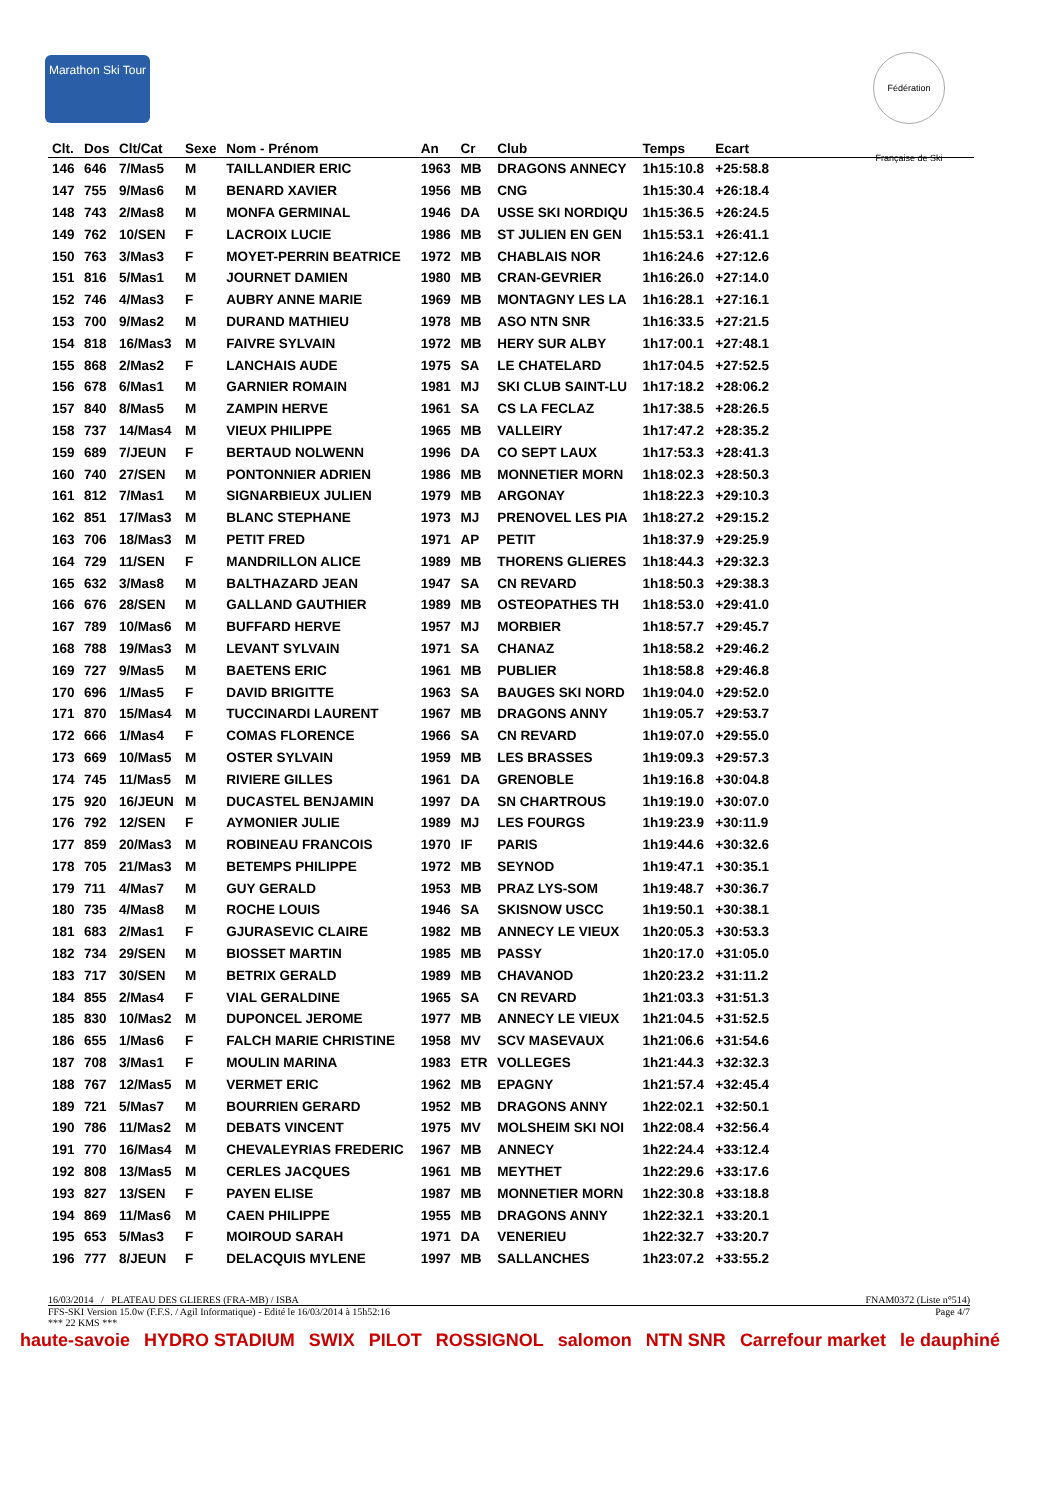Marathon Ski Tour
Fédération Française de Ski
| Clt. | Dos | Clt/Cat | Sexe | Nom - Prénom | An | Cr | Club | Temps | Ecart | |
| --- | --- | --- | --- | --- | --- | --- | --- | --- | --- | --- |
| 146 | 646 | 7/Mas5 | M | TAILLANDIER ERIC | 1963 | MB | DRAGONS ANNECY | 1h15:10.8 | +25:58.8 | |
| 147 | 755 | 9/Mas6 | M | BENARD XAVIER | 1956 | MB | CNG | 1h15:30.4 | +26:18.4 | |
| 148 | 743 | 2/Mas8 | M | MONFA GERMINAL | 1946 | DA | USSE SKI NORDIQU | 1h15:36.5 | +26:24.5 | |
| 149 | 762 | 10/SEN | F | LACROIX LUCIE | 1986 | MB | ST JULIEN EN GEN | 1h15:53.1 | +26:41.1 | |
| 150 | 763 | 3/Mas3 | F | MOYET-PERRIN BEATRICE | 1972 | MB | CHABLAIS NOR | 1h16:24.6 | +27:12.6 | |
| 151 | 816 | 5/Mas1 | M | JOURNET DAMIEN | 1980 | MB | CRAN-GEVRIER | 1h16:26.0 | +27:14.0 | |
| 152 | 746 | 4/Mas3 | F | AUBRY ANNE MARIE | 1969 | MB | MONTAGNY LES LA | 1h16:28.1 | +27:16.1 | |
| 153 | 700 | 9/Mas2 | M | DURAND MATHIEU | 1978 | MB | ASO NTN SNR | 1h16:33.5 | +27:21.5 | |
| 154 | 818 | 16/Mas3 | M | FAIVRE SYLVAIN | 1972 | MB | HERY SUR ALBY | 1h17:00.1 | +27:48.1 | |
| 155 | 868 | 2/Mas2 | F | LANCHAIS AUDE | 1975 | SA | LE CHATELARD | 1h17:04.5 | +27:52.5 | |
| 156 | 678 | 6/Mas1 | M | GARNIER ROMAIN | 1981 | MJ | SKI CLUB SAINT-LU | 1h17:18.2 | +28:06.2 | |
| 157 | 840 | 8/Mas5 | M | ZAMPIN HERVE | 1961 | SA | CS LA FECLAZ | 1h17:38.5 | +28:26.5 | |
| 158 | 737 | 14/Mas4 | M | VIEUX PHILIPPE | 1965 | MB | VALLEIRY | 1h17:47.2 | +28:35.2 | |
| 159 | 689 | 7/JEUN | F | BERTAUD NOLWENN | 1996 | DA | CO SEPT LAUX | 1h17:53.3 | +28:41.3 | |
| 160 | 740 | 27/SEN | M | PONTONNIER ADRIEN | 1986 | MB | MONNETIER MORN | 1h18:02.3 | +28:50.3 | |
| 161 | 812 | 7/Mas1 | M | SIGNARBIEUX JULIEN | 1979 | MB | ARGONAY | 1h18:22.3 | +29:10.3 | |
| 162 | 851 | 17/Mas3 | M | BLANC STEPHANE | 1973 | MJ | PRENOVEL LES PIA | 1h18:27.2 | +29:15.2 | |
| 163 | 706 | 18/Mas3 | M | PETIT FRED | 1971 | AP | PETIT | 1h18:37.9 | +29:25.9 | |
| 164 | 729 | 11/SEN | F | MANDRILLON ALICE | 1989 | MB | THORENS GLIERES | 1h18:44.3 | +29:32.3 | |
| 165 | 632 | 3/Mas8 | M | BALTHAZARD JEAN | 1947 | SA | CN REVARD | 1h18:50.3 | +29:38.3 | |
| 166 | 676 | 28/SEN | M | GALLAND GAUTHIER | 1989 | MB | OSTEOPATHES TH | 1h18:53.0 | +29:41.0 | |
| 167 | 789 | 10/Mas6 | M | BUFFARD HERVE | 1957 | MJ | MORBIER | 1h18:57.7 | +29:45.7 | |
| 168 | 788 | 19/Mas3 | M | LEVANT SYLVAIN | 1971 | SA | CHANAZ | 1h18:58.2 | +29:46.2 | |
| 169 | 727 | 9/Mas5 | M | BAETENS ERIC | 1961 | MB | PUBLIER | 1h18:58.8 | +29:46.8 | |
| 170 | 696 | 1/Mas5 | F | DAVID BRIGITTE | 1963 | SA | BAUGES SKI NORD | 1h19:04.0 | +29:52.0 | |
| 171 | 870 | 15/Mas4 | M | TUCCINARDI LAURENT | 1967 | MB | DRAGONS ANNY | 1h19:05.7 | +29:53.7 | |
| 172 | 666 | 1/Mas4 | F | COMAS FLORENCE | 1966 | SA | CN REVARD | 1h19:07.0 | +29:55.0 | |
| 173 | 669 | 10/Mas5 | M | OSTER SYLVAIN | 1959 | MB | LES BRASSES | 1h19:09.3 | +29:57.3 | |
| 174 | 745 | 11/Mas5 | M | RIVIERE GILLES | 1961 | DA | GRENOBLE | 1h19:16.8 | +30:04.8 | |
| 175 | 920 | 16/JEUN | M | DUCASTEL BENJAMIN | 1997 | DA | SN CHARTROUS | 1h19:19.0 | +30:07.0 | |
| 176 | 792 | 12/SEN | F | AYMONIER JULIE | 1989 | MJ | LES FOURGS | 1h19:23.9 | +30:11.9 | |
| 177 | 859 | 20/Mas3 | M | ROBINEAU FRANCOIS | 1970 | IF | PARIS | 1h19:44.6 | +30:32.6 | |
| 178 | 705 | 21/Mas3 | M | BETEMPS PHILIPPE | 1972 | MB | SEYNOD | 1h19:47.1 | +30:35.1 | |
| 179 | 711 | 4/Mas7 | M | GUY GERALD | 1953 | MB | PRAZ LYS-SOM | 1h19:48.7 | +30:36.7 | |
| 180 | 735 | 4/Mas8 | M | ROCHE LOUIS | 1946 | SA | SKISNOW USCC | 1h19:50.1 | +30:38.1 | |
| 181 | 683 | 2/Mas1 | F | GJURASEVIC CLAIRE | 1982 | MB | ANNECY LE VIEUX | 1h20:05.3 | +30:53.3 | |
| 182 | 734 | 29/SEN | M | BIOSSET MARTIN | 1985 | MB | PASSY | 1h20:17.0 | +31:05.0 | |
| 183 | 717 | 30/SEN | M | BETRIX GERALD | 1989 | MB | CHAVANOD | 1h20:23.2 | +31:11.2 | |
| 184 | 855 | 2/Mas4 | F | VIAL GERALDINE | 1965 | SA | CN REVARD | 1h21:03.3 | +31:51.3 | |
| 185 | 830 | 10/Mas2 | M | DUPONCEL JEROME | 1977 | MB | ANNECY LE VIEUX | 1h21:04.5 | +31:52.5 | |
| 186 | 655 | 1/Mas6 | F | FALCH MARIE CHRISTINE | 1958 | MV | SCV MASEVAUX | 1h21:06.6 | +31:54.6 | |
| 187 | 708 | 3/Mas1 | F | MOULIN MARINA | 1983 | ETR | VOLLEGES | 1h21:44.3 | +32:32.3 | |
| 188 | 767 | 12/Mas5 | M | VERMET ERIC | 1962 | MB | EPAGNY | 1h21:57.4 | +32:45.4 | |
| 189 | 721 | 5/Mas7 | M | BOURRIEN GERARD | 1952 | MB | DRAGONS ANNY | 1h22:02.1 | +32:50.1 | |
| 190 | 786 | 11/Mas2 | M | DEBATS VINCENT | 1975 | MV | MOLSHEIM SKI NOI | 1h22:08.4 | +32:56.4 | |
| 191 | 770 | 16/Mas4 | M | CHEVALEYRIAS FREDERIC | 1967 | MB | ANNECY | 1h22:24.4 | +33:12.4 | |
| 192 | 808 | 13/Mas5 | M | CERLES JACQUES | 1961 | MB | MEYTHET | 1h22:29.6 | +33:17.6 | |
| 193 | 827 | 13/SEN | F | PAYEN ELISE | 1987 | MB | MONNETIER MORN | 1h22:30.8 | +33:18.8 | |
| 194 | 869 | 11/Mas6 | M | CAEN PHILIPPE | 1955 | MB | DRAGONS ANNY | 1h22:32.1 | +33:20.1 | |
| 195 | 653 | 5/Mas3 | F | MOIROUD SARAH | 1971 | DA | VENERIEU | 1h22:32.7 | +33:20.7 | |
| 196 | 777 | 8/JEUN | F | DELACQUIS MYLENE | 1997 | MB | SALLANCHES | 1h23:07.2 | +33:55.2 | |
16/03/2014 / PLATEAU DES GLIERES (FRA-MB) / ISBA FNAM0372 (Liste n°514)
FFS-SKI Version 15.0w (F.F.S. / Agil Informatique) - Edité le 16/03/2014 à 15h52:16 Page 4/7
*** 22 KMS ***
haute-savoie HYDRO STADIUM SWIX PILOT ROSSIGNOL salomon NTN SNR Carrefour market le dauphiné